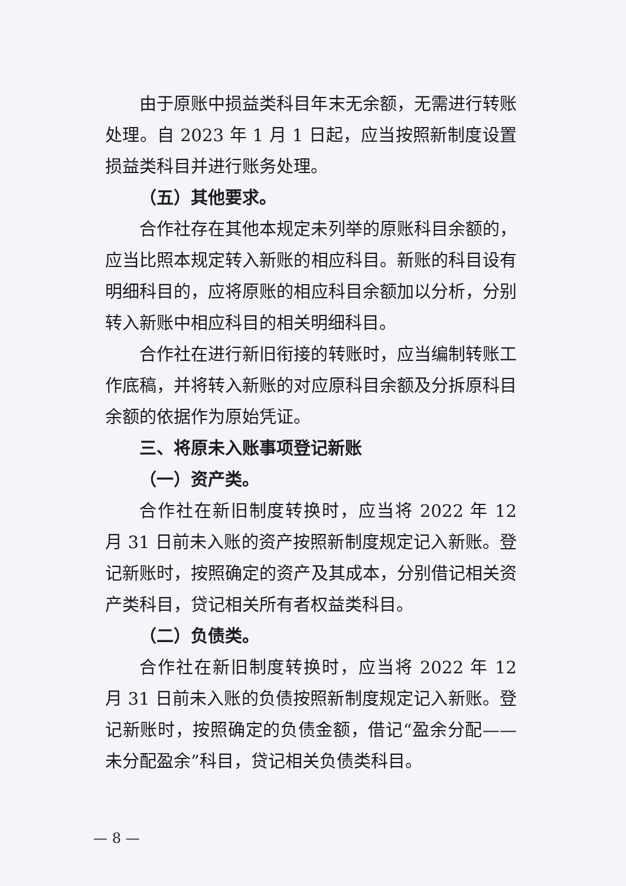由于原账中损益类科目年末无余额，无需进行转账处理。自 2023 年 1 月 1 日起，应当按照新制度设置损益类科目并进行账务处理。
（五）其他要求。
合作社存在其他本规定未列举的原账科目余额的，应当比照本规定转入新账的相应科目。新账的科目设有明细科目的，应将原账的相应科目余额加以分析，分别转入新账中相应科目的相关明细科目。
合作社在进行新旧衔接的转账时，应当编制转账工作底稿，并将转入新账的对应原科目余额及分拆原科目余额的依据作为原始凭证。
三、将原未入账事项登记新账
（一）资产类。
合作社在新旧制度转换时，应当将 2022 年 12 月 31 日前未入账的资产按照新制度规定记入新账。登记新账时，按照确定的资产及其成本，分别借记相关资产类科目，贷记相关所有者权益类科目。
（二）负债类。
合作社在新旧制度转换时，应当将 2022 年 12 月 31 日前未入账的负债按照新制度规定记入新账。登记新账时，按照确定的负债金额，借记“盈余分配——未分配盈余”科目，贷记相关负债类科目。
— 8 —